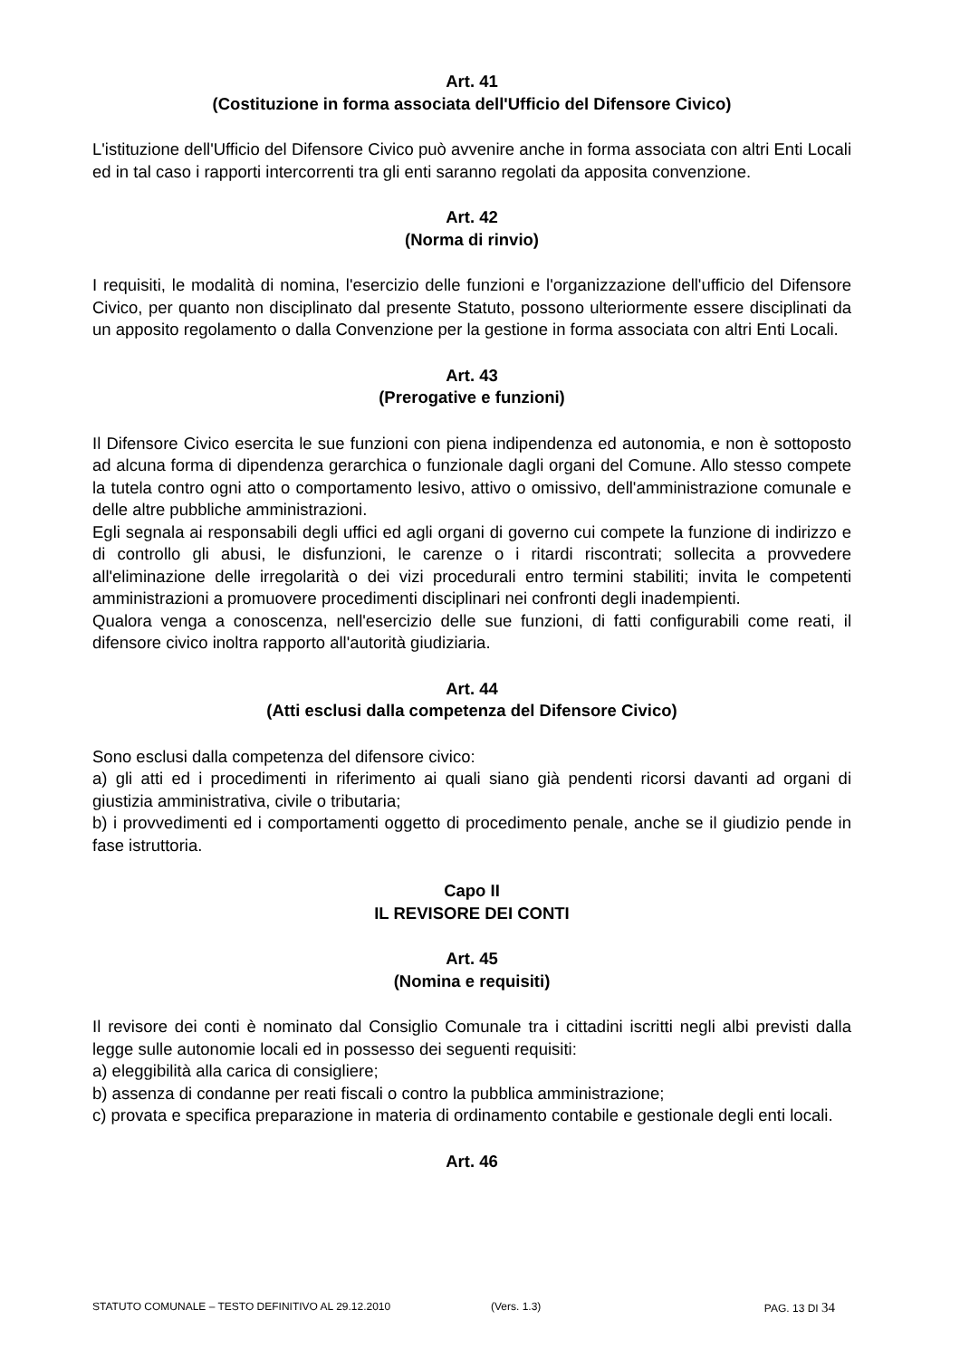Art. 41
(Costituzione in forma associata dell'Ufficio del Difensore Civico)
L'istituzione dell'Ufficio del Difensore Civico può avvenire anche in forma associata con altri Enti Locali ed in tal caso i rapporti intercorrenti tra gli enti saranno regolati da apposita convenzione.
Art. 42
(Norma di rinvio)
I requisiti, le modalità di nomina, l'esercizio delle funzioni e l'organizzazione dell'ufficio del Difensore Civico, per quanto non disciplinato dal presente Statuto, possono ulteriormente essere disciplinati da un apposito regolamento o dalla Convenzione per la gestione in forma associata con altri Enti Locali.
Art. 43
(Prerogative e funzioni)
Il Difensore Civico esercita le sue funzioni con piena indipendenza ed autonomia, e non è sottoposto ad alcuna forma di dipendenza gerarchica o funzionale dagli organi del Comune. Allo stesso compete la tutela contro ogni atto o comportamento lesivo, attivo o omissivo, dell'amministrazione comunale e delle altre pubbliche amministrazioni.
Egli segnala ai responsabili degli uffici ed agli organi di governo cui compete la funzione di indirizzo e di controllo gli abusi, le disfunzioni, le carenze o i ritardi riscontrati; sollecita a provvedere all'eliminazione delle irregolarità o dei vizi procedurali entro termini stabiliti; invita le competenti amministrazioni a promuovere procedimenti disciplinari nei confronti degli inadempienti.
Qualora venga a conoscenza, nell'esercizio delle sue funzioni, di fatti configurabili come reati, il difensore civico inoltra rapporto all'autorità giudiziaria.
Art. 44
(Atti esclusi dalla competenza del Difensore Civico)
Sono esclusi dalla competenza del difensore civico:
a) gli atti ed i procedimenti in riferimento ai quali siano già pendenti ricorsi davanti ad organi di giustizia amministrativa, civile o tributaria;
b) i provvedimenti ed i comportamenti oggetto di procedimento penale, anche se il giudizio pende in fase istruttoria.
Capo II
IL REVISORE DEI CONTI
Art. 45
(Nomina e requisiti)
Il revisore dei conti è nominato dal Consiglio Comunale tra i cittadini iscritti negli albi previsti dalla legge sulle autonomie locali ed in possesso dei seguenti requisiti:
a) eleggibilità alla carica di consigliere;
b) assenza di condanne per reati fiscali o contro la pubblica amministrazione;
c) provata e specifica preparazione in materia di ordinamento contabile e gestionale degli enti locali.
Art. 46
STATUTO COMUNALE – TESTO DEFINITIVO AL 29.12.2010 (Vers. 1.3) PAG. 13 DI 34